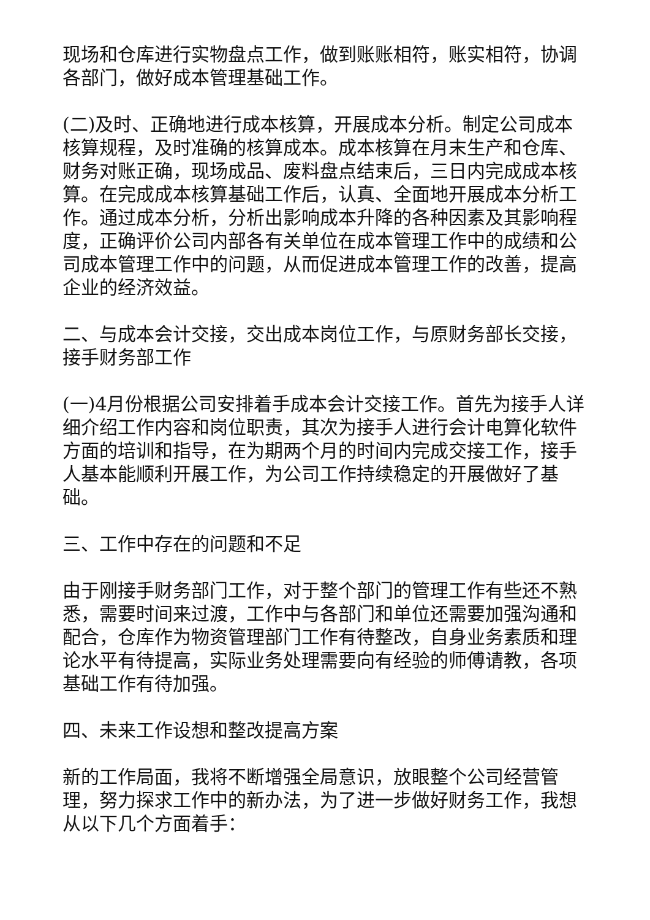现场和仓库进行实物盘点工作，做到账账相符，账实相符，协调各部门，做好成本管理基础工作。
(二)及时、正确地进行成本核算，开展成本分析。制定公司成本核算规程，及时准确的核算成本。成本核算在月末生产和仓库、财务对账正确，现场成品、废料盘点结束后，三日内完成成本核算。在完成成本核算基础工作后，认真、全面地开展成本分析工作。通过成本分析，分析出影响成本升降的各种因素及其影响程度，正确评价公司内部各有关单位在成本管理工作中的成绩和公司成本管理工作中的问题，从而促进成本管理工作的改善，提高企业的经济效益。
二、与成本会计交接，交出成本岗位工作，与原财务部长交接，接手财务部工作
(一)4月份根据公司安排着手成本会计交接工作。首先为接手人详细介绍工作内容和岗位职责，其次为接手人进行会计电算化软件方面的培训和指导，在为期两个月的时间内完成交接工作，接手人基本能顺利开展工作，为公司工作持续稳定的开展做好了基础。
三、工作中存在的问题和不足
由于刚接手财务部门工作，对于整个部门的管理工作有些还不熟悉，需要时间来过渡，工作中与各部门和单位还需要加强沟通和配合，仓库作为物资管理部门工作有待整改，自身业务素质和理论水平有待提高，实际业务处理需要向有经验的师傅请教，各项基础工作有待加强。
四、未来工作设想和整改提高方案
新的工作局面，我将不断增强全局意识，放眼整个公司经营管理，努力探求工作中的新办法，为了进一步做好财务工作，我想从以下几个方面着手：